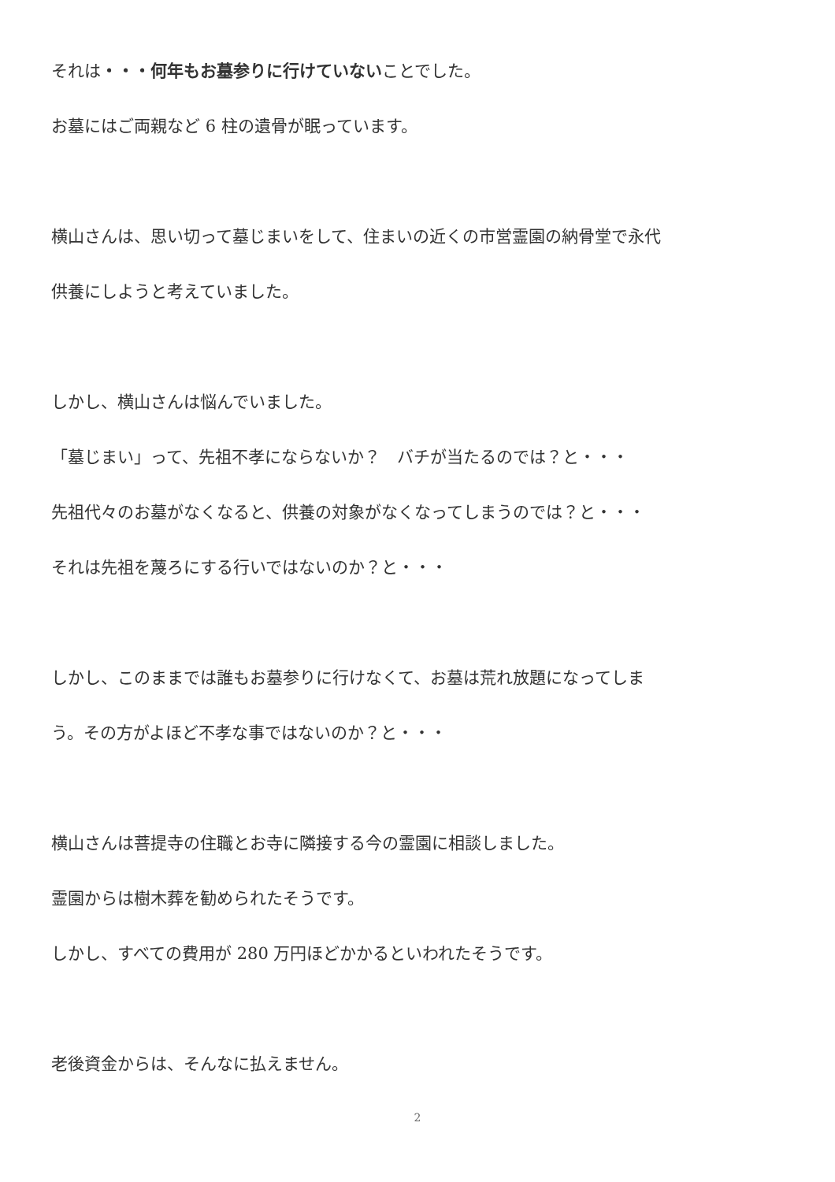それは・・・何年もお墓参りに行けていないことでした。
お墓にはご両親など 6 柱の遺骨が眠っています。
横山さんは、思い切って墓じまいをして、住まいの近くの市営霊園の納骨堂で永代
供養にしようと考えていました。
しかし、横山さんは悩んでいました。
「墓じまい」って、先祖不孝にならないか？　バチが当たるのでは？と・・・
先祖代々のお墓がなくなると、供養の対象がなくなってしまうのでは？と・・・
それは先祖を蔑ろにする行いではないのか？と・・・
しかし、このままでは誰もお墓参りに行けなくて、お墓は荒れ放題になってしま
う。その方がよほど不孝な事ではないのか？と・・・
横山さんは菩提寺の住職とお寺に隣接する今の霊園に相談しました。
霊園からは樹木葬を勧められたそうです。
しかし、すべての費用が 280 万円ほどかかるといわれたそうです。
老後資金からは、そんなに払えません。
2